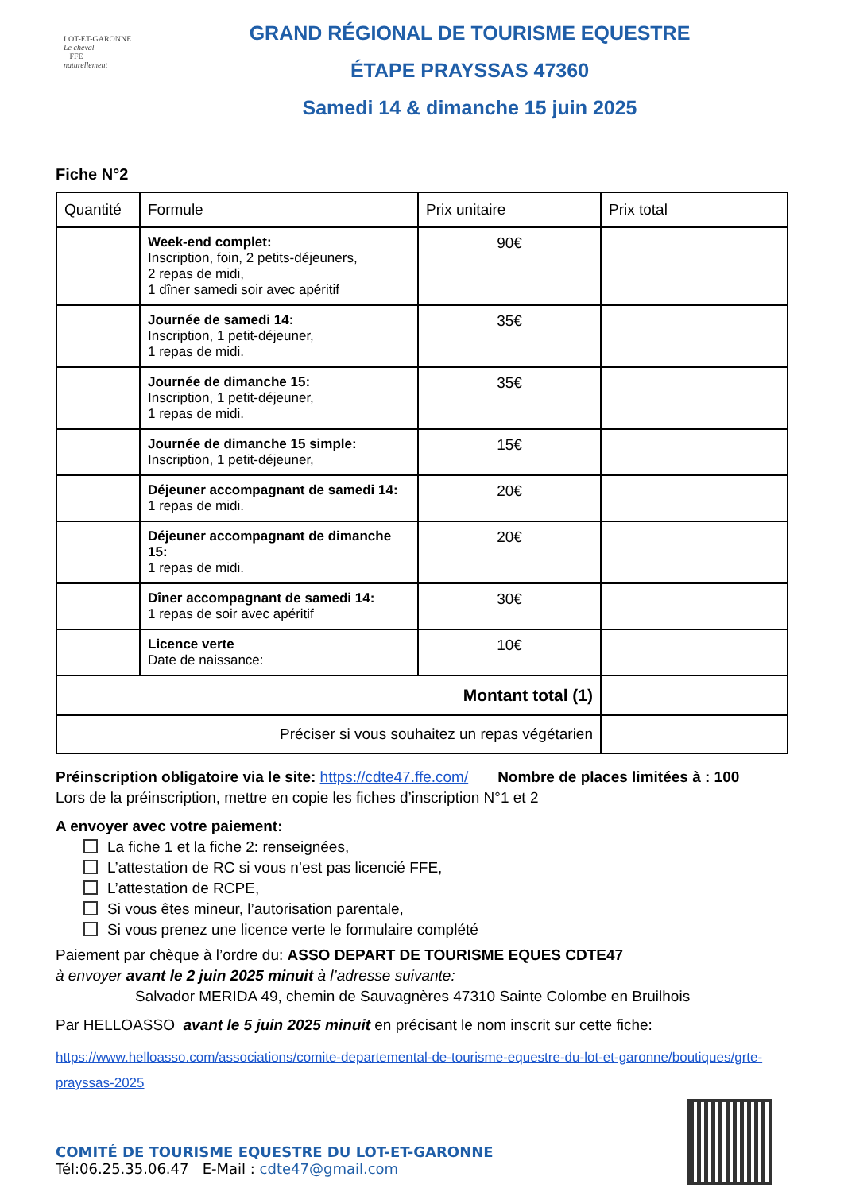LOT-ET-GARONNE
Le cheval
FFE
naturellement
GRAND RÉGIONAL DE TOURISME EQUESTRE
ÉTAPE PRAYSSAS 47360
Samedi 14 & dimanche 15 juin 2025
Fiche N°2
| Quantité | Formule | Prix unitaire | Prix total |
| --- | --- | --- | --- |
| | Week-end complet: Inscription, foin, 2 petits-déjeuners, 2 repas de midi, 1 dîner samedi soir avec apéritif | 90€ | |
| | Journée de samedi 14: Inscription, 1 petit-déjeuner, 1 repas de midi. | 35€ | |
| | Journée de dimanche 15: Inscription, 1 petit-déjeuner, 1 repas de midi. | 35€ | |
| | Journée de dimanche 15 simple: Inscription, 1 petit-déjeuner, | 15€ | |
| | Déjeuner accompagnant de samedi 14: 1 repas de midi. | 20€ | |
| | Déjeuner accompagnant de dimanche 15: 1 repas de midi. | 20€ | |
| | Dîner accompagnant de samedi 14: 1 repas de soir avec apéritif | 30€ | |
| | Licence verte Date de naissance: | 10€ | |
| Montant total (1) | | | |
| Préciser si vous souhaitez un repas végétarien | | | |
Préinscription obligatoire via le site: https://cdte47.ffe.com/ Nombre de places limitées à : 100
Lors de la préinscription, mettre en copie les fiches d’inscription N°1 et 2
A envoyer avec votre paiement:
La fiche 1 et la fiche 2: renseignées,
L’attestation de RC si vous n’est pas licencié FFE,
L’attestation de RCPE,
Si vous êtes mineur, l’autorisation parentale,
Si vous prenez une licence verte le formulaire complété
Paiement par chèque à l’ordre du: ASSO DEPART DE TOURISME EQUES CDTE47
à envoyer avant le 2 juin 2025 minuit à l’adresse suivante:
Salvador MERIDA 49, chemin de Sauvagnères 47310 Sainte Colombe en Bruilhois
Par HELLOASSO avant le 5 juin 2025 minuit en précisant le nom inscrit sur cette fiche:
https://www.helloasso.com/associations/comite-departemental-de-tourisme-equestre-du-lot-et-garonne/boutiques/grte-prayssas-2025
COMITÉ DE TOURISME EQUESTRE DU LOT-ET-GARONNE
Tél:06.25.35.06.47 E-Mail : cdte47@gmail.com